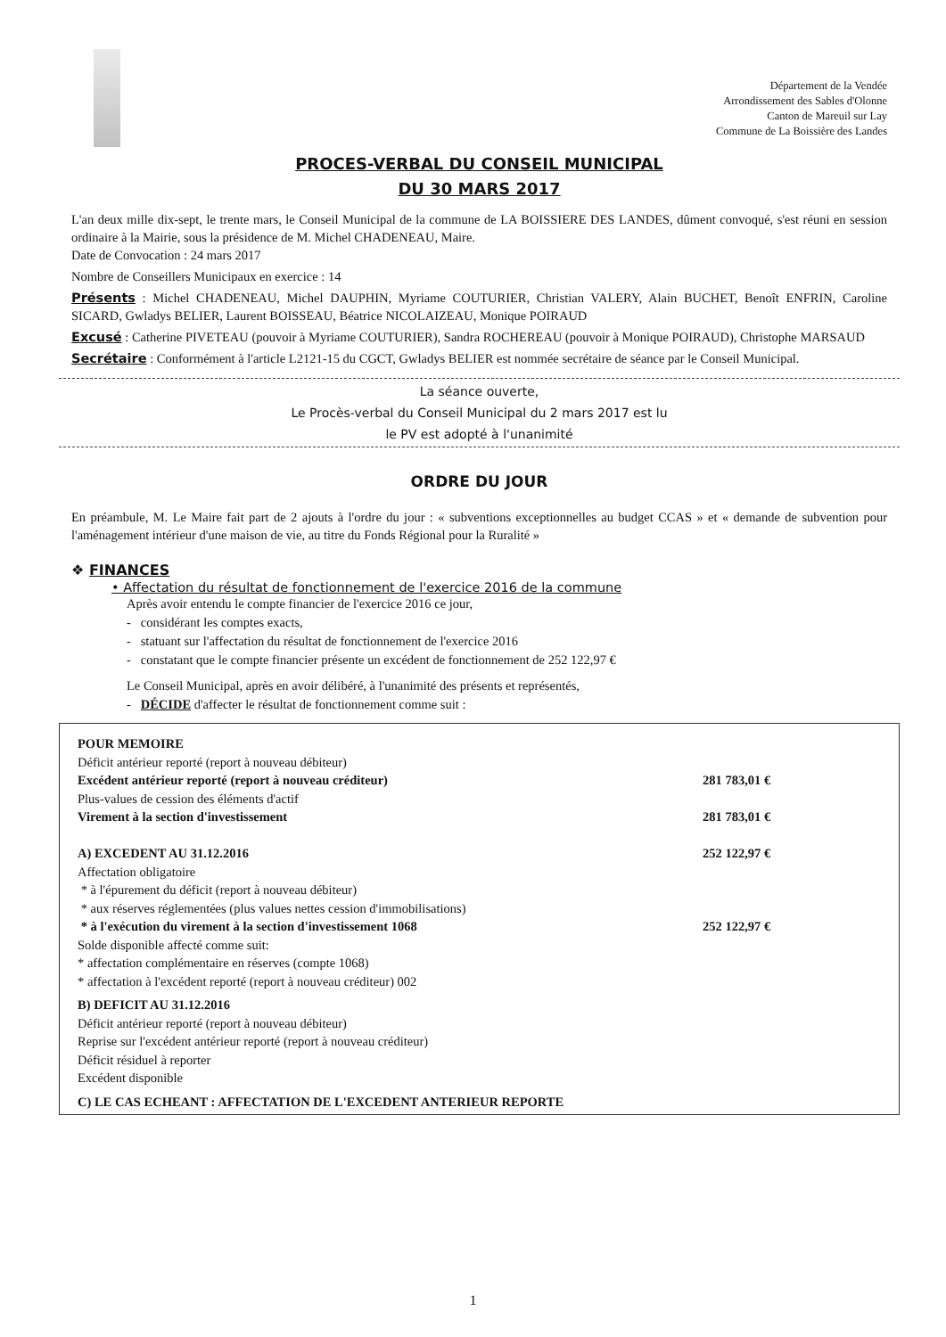Département de la Vendée
Arrondissement des Sables d'Olonne
Canton de Mareuil sur Lay
Commune de La Boissière des Landes
PROCES-VERBAL DU CONSEIL MUNICIPAL
DU 30 MARS 2017
L'an deux mille dix-sept, le trente mars, le Conseil Municipal de la commune de LA BOISSIERE DES LANDES, dûment convoqué, s'est réuni en session ordinaire à la Mairie, sous la présidence de M. Michel CHADENEAU, Maire.
Date de Convocation : 24 mars 2017
Nombre de Conseillers Municipaux en exercice : 14
Présents : Michel CHADENEAU, Michel DAUPHIN, Myriame COUTURIER, Christian VALERY, Alain BUCHET, Benoît ENFRIN, Caroline SICARD, Gwladys BELIER, Laurent BOISSEAU, Béatrice NICOLAIZEAU, Monique POIRAUD
Excusé : Catherine PIVETEAU (pouvoir à Myriame COUTURIER), Sandra ROCHEREAU (pouvoir à Monique POIRAUD), Christophe MARSAUD
Secrétaire : Conformément à l'article L2121-15 du CGCT, Gwladys BELIER est nommée secrétaire de séance par le Conseil Municipal.
La séance ouverte,
Le Procès-verbal du Conseil Municipal du 2 mars 2017 est lu
le PV est adopté à l'unanimité
ORDRE DU JOUR
En préambule, M. Le Maire fait part de 2 ajouts à l'ordre du jour : « subventions exceptionnelles au budget CCAS » et « demande de subvention pour l'aménagement intérieur d'une maison de vie, au titre du Fonds Régional pour la Ruralité »
❖ FINANCES
• Affectation du résultat de fonctionnement de l'exercice 2016 de la commune
Après avoir entendu le compte financier de l'exercice 2016 ce jour,
- considérant les comptes exacts,
- statuant sur l'affectation du résultat de fonctionnement de l'exercice 2016
- constatant que le compte financier présente un excédent de fonctionnement de 252 122,97 €
Le Conseil Municipal, après en avoir délibéré, à l'unanimité des présents et représentés,
- DÉCIDE d'affecter le résultat de fonctionnement comme suit :
| POUR MEMOIRE | |
| Déficit antérieur reporté (report à nouveau débiteur) | |
| Excédent antérieur reporté (report à nouveau créditeur) | 281 783,01 € |
| Plus-values de cession des éléments d'actif | |
| Virement à la section d'investissement | 281 783,01 € |
| A) EXCEDENT AU 31.12.2016 | 252 122,97 € |
| Affectation obligatoire | |
| * à l'épurement du déficit (report à nouveau débiteur) | |
| * aux réserves réglementées (plus values nettes cession d'immobilisations) | |
| * à l'exécution du virement à la section d'investissement 1068 | 252 122,97 € |
| Solde disponible affecté comme suit: | |
| * affectation complémentaire en réserves (compte 1068) | |
| * affectation à l'excédent reporté (report à nouveau créditeur) 002 | |
| B) DEFICIT AU 31.12.2016 | |
| Déficit antérieur reporté (report à nouveau débiteur) | |
| Reprise sur l'excédent antérieur reporté (report à nouveau créditeur) | |
| Déficit résiduel à reporter | |
| Excédent disponible | |
| C) LE CAS ECHEANT : AFFECTATION DE L'EXCEDENT ANTERIEUR REPORTE | |
1